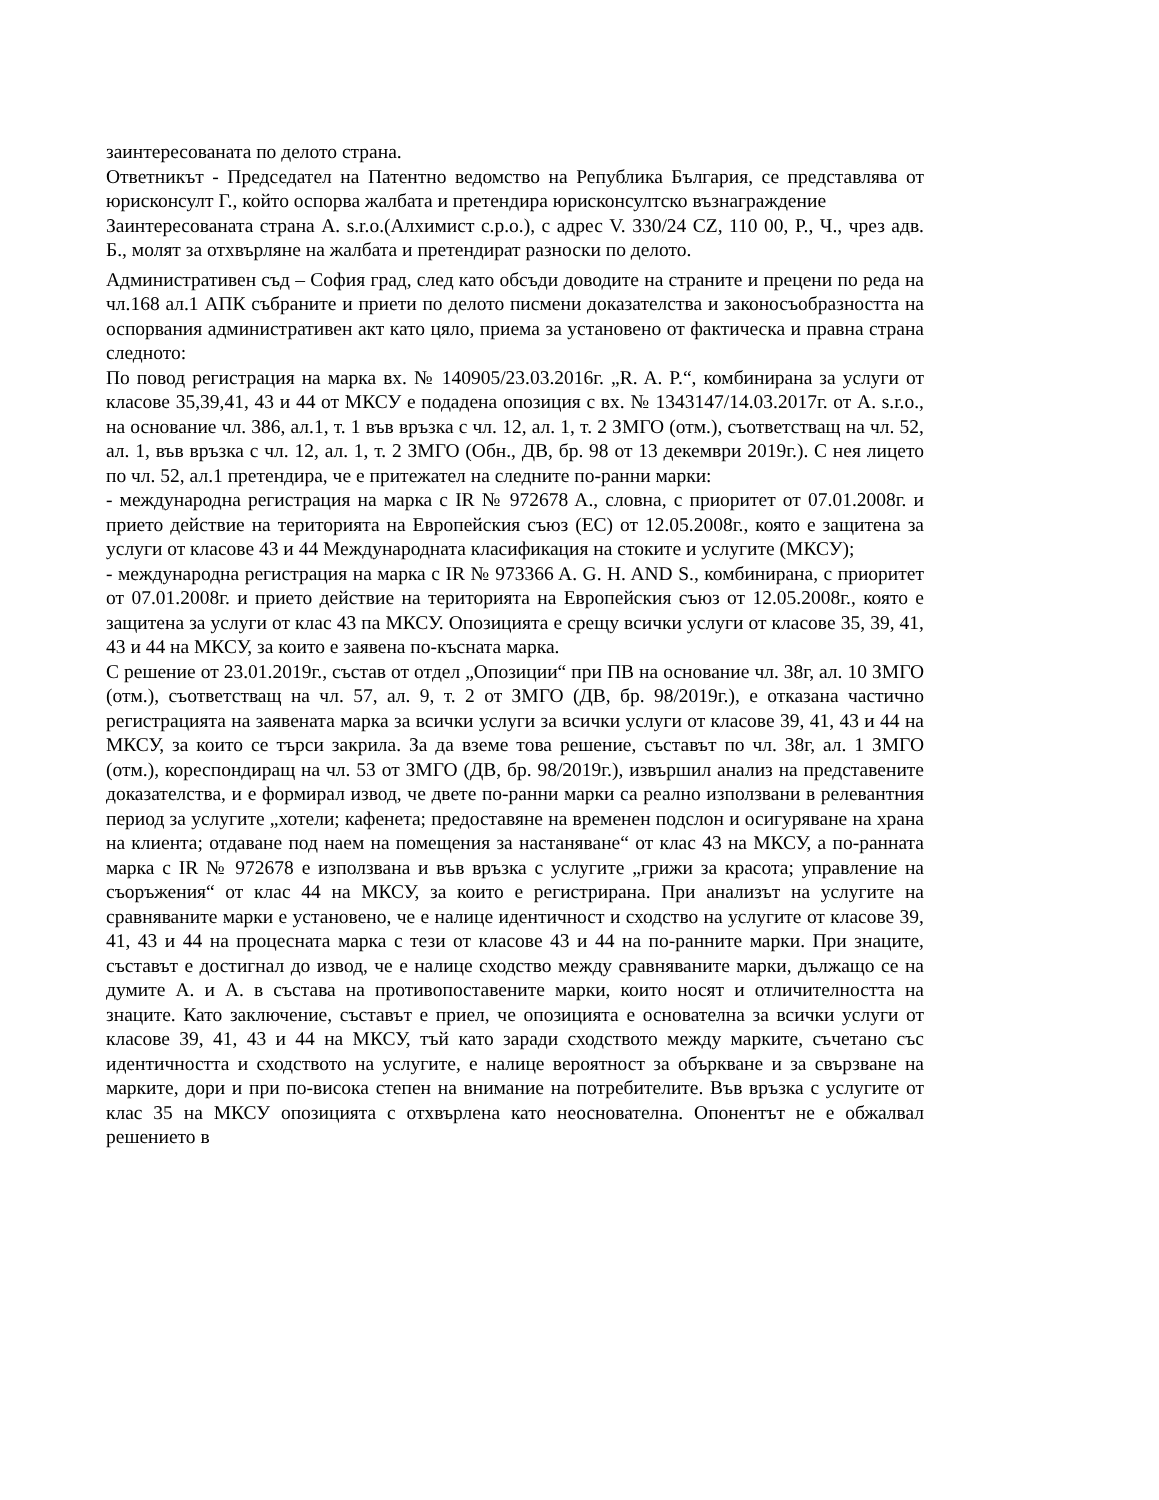заинтересованата по делото страна.
Ответникът - Председател на Патентно ведомство на Република България, се представлява от юрисконсулт Г., който оспорва жалбата и претендира юрисконсултско възнаграждение
Заинтересованата страна A. s.r.o.(Алхимист с.р.о.), с адрес V. 330/24 CZ, 110 00, P., Ч., чрез адв. Б., молят за отхвърляне на жалбата и претендират разноски по делото.
Административен съд – София град, след като обсъди доводите на страните и прецени по реда на чл.168 ал.1 АПК събраните и приети по делото писмени доказателства и законосъобразността на оспорвания административен акт като цяло, приема за установено от фактическа и правна страна следното:
По повод регистрация на марка вх. № 140905/23.03.2016г. „R. A. P.“, комбинирана за услуги от класове 35,39,41, 43 и 44 от МКСУ е подадена опозиция с вх. № 1343147/14.03.2017г. от A. s.r.o., на основание чл. 386, ал.1, т. 1 във връзка с чл. 12, ал. 1, т. 2 ЗМГО (отм.), съответстващ на чл. 52, ал. 1, във връзка с чл. 12, ал. 1, т. 2 ЗМГО (Обн., ДВ, бр. 98 от 13 декември 2019г.). С нея лицето по чл. 52, ал.1 претендира, че е притежател на следните по-ранни марки:
- международна регистрация на марка с IR № 972678 A., словна, с приоритет от 07.01.2008г. и прието действие на територията на Европейския съюз (ЕС) от 12.05.2008г., която е защитена за услуги от класове 43 и 44 Международната класификация на стоките и услугите (МКСУ);
- международна регистрация на марка с IR № 973366 A. G. H. AND S., комбинирана, с приоритет от 07.01.2008г. и прието действие на територията на Европейския съюз от 12.05.2008г., която е защитена за услуги от клас 43 па МКСУ. Опозицията е срещу всички услуги от класове 35, 39, 41, 43 и 44 на МКСУ, за които е заявена по-късната марка.
С решение от 23.01.2019г., състав от отдел „Опозиции“ при ПВ на основание чл. 38г, ал. 10 ЗМГО (отм.), съответстващ на чл. 57, ал. 9, т. 2 от ЗМГО (ДВ, бр. 98/2019г.), е отказана частично регистрацията на заявената марка за всички услуги за всички услуги от класове 39, 41, 43 и 44 на МКСУ, за които се търси закрила. За да вземе това решение, съставът по чл. 38г, ал. 1 ЗМГО (отм.), кореспондиращ на чл. 53 от ЗМГО (ДВ, бр. 98/2019г.), извършил анализ на представените доказателства, и е формирал извод, че двете по-ранни марки са реално използвани в релевантния период за услугите „хотели; кафенета; предоставяне на временен подслон и осигуряване на храна на клиента; отдаване под наем на помещения за настаняване“ от клас 43 на МКСУ, а по-ранната марка с IR № 972678 е използвана и във връзка с услугите „грижи за красота; управление на съоръжения“ от клас 44 на МКСУ, за които е регистрирана. При анализът на услугите на сравняваните марки е установено, че е налице идентичност и сходство на услугите от класове 39, 41, 43 и 44 на процесната марка с тези от класове 43 и 44 на по-ранните марки. При знаците, съставът е достигнал до извод, че е налице сходство между сравняваните марки, дължащо се на думите A. и A. в състава на противопоставените марки, които носят и отличителността на знаците. Като заключение, съставът е приел, че опозицията е основателна за всички услуги от класове 39, 41, 43 и 44 на МКСУ, тъй като заради сходството между марките, съчетано със идентичността и сходството на услугите, е налице вероятност за объркване и за свързване на марките, дори и при по-висока степен на внимание на потребителите. Във връзка с услугите от клас 35 на МКСУ опозицията с отхвърлена като неоснователна. Опонентът не е обжалвал решението в